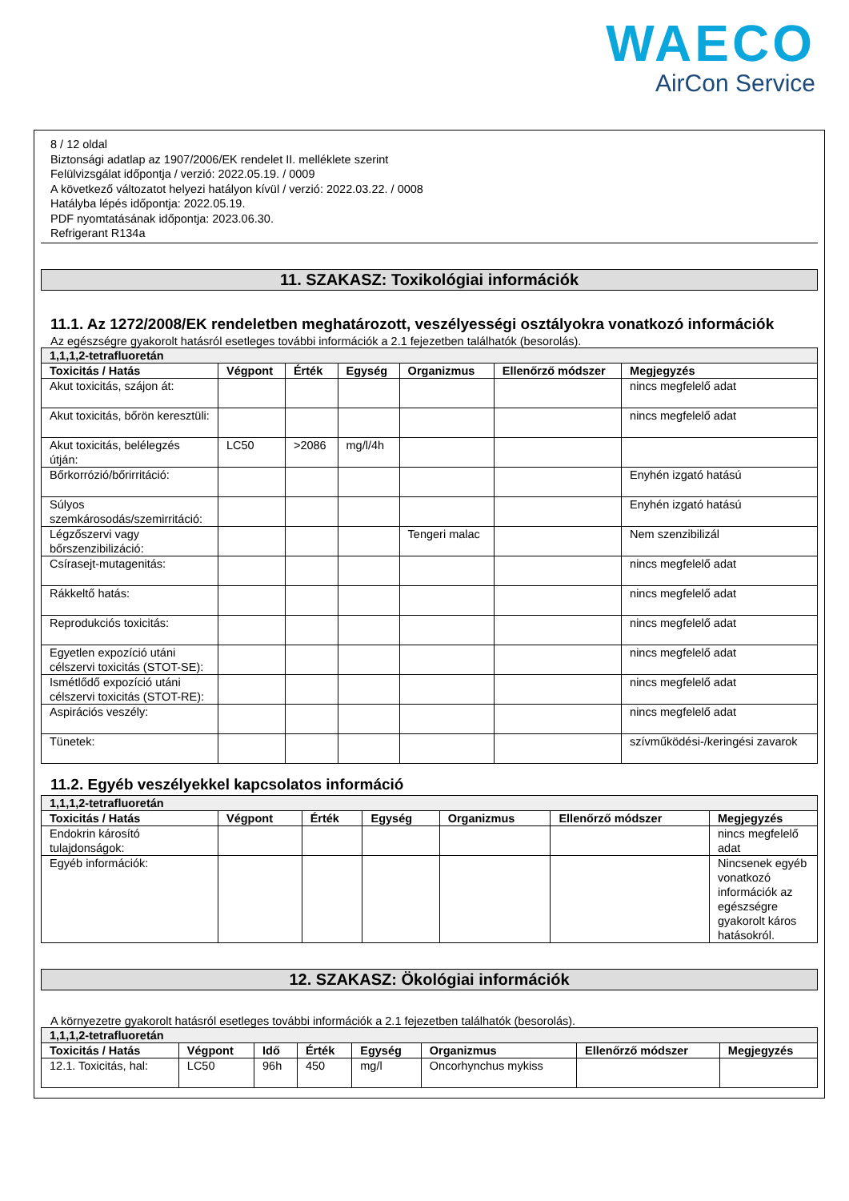WAECO
AirCon Service
8 / 12 oldal
Biztonsági adatlap az 1907/2006/EK rendelet II. melléklete szerint
Felülvizsgálat időpontja / verzió: 2022.05.19. / 0009
A következő változatot helyezi hatályon kívül / verzió: 2022.03.22. / 0008
Hatályba lépés időpontja: 2022.05.19.
PDF nyomtatásának időpontja: 2023.06.30.
Refrigerant R134a
11. SZAKASZ: Toxikológiai információk
11.1. Az 1272/2008/EK rendeletben meghatározott, veszélyességi osztályokra vonatkozó információk
Az egészségre gyakorolt hatásról esetleges további információk a 2.1 fejezetben találhatók (besorolás).
| 1,1,1,2-tetrafluoretán | | | | | | |
| --- | --- | --- | --- | --- | --- | --- |
| Toxicitás / Hatás | Végpont | Érték | Egység | Organizmus | Ellenőrző módszer | Megjegyzés |
| Akut toxicitás, szájon át: | | | | | | nincs megfelelő adat |
| Akut toxicitás, bőrön keresztüli: | | | | | | nincs megfelelő adat |
| Akut toxicitás, belélegzés útján: | LC50 | >2086 | mg/l/4h | | | |
| Bőrkorrózió/bőrirritáció: | | | | | | Enyhén izgató hatású |
| Súlyos szemkárosodás/szemirritáció: | | | | | | Enyhén izgató hatású |
| Légzőszervi vagy bőrszenzibilizáció: | | | | Tengeri malac | | Nem szenzibilizál |
| Csírasejt-mutagenitás: | | | | | | nincs megfelelő adat |
| Rákkeltő hatás: | | | | | | nincs megfelelő adat |
| Reprodukciós toxicitás: | | | | | | nincs megfelelő adat |
| Egyetlen expozíció utáni célszervi toxicitás (STOT-SE): | | | | | | nincs megfelelő adat |
| Ismétlődő expozíció utáni célszervi toxicitás (STOT-RE): | | | | | | nincs megfelelő adat |
| Aspirációs veszély: | | | | | | nincs megfelelő adat |
| Tünetek: | | | | | | szívműködési-/keringési zavarok |
11.2. Egyéb veszélyekkel kapcsolatos információ
| 1,1,1,2-tetrafluoretán | | | | | | |
| --- | --- | --- | --- | --- | --- | --- |
| Toxicitás / Hatás | Végpont | Érték | Egység | Organizmus | Ellenőrző módszer | Megjegyzés |
| Endokrin károsító tulajdonságok: | | | | | | nincs megfelelő adat |
| Egyéb információk: | | | | | | Nincsenek egyéb vonatkozó információk az egészségre gyakorolt káros hatásokról. |
12. SZAKASZ: Ökológiai információk
A környezetre gyakorolt hatásról esetleges további információk a 2.1 fejezetben találhatók (besorolás).
| 1,1,1,2-tetrafluoretán | | | | | | | |
| --- | --- | --- | --- | --- | --- | --- | --- |
| Toxicitás / Hatás | Végpont | Idő | Érték | Egység | Organizmus | Ellenőrző módszer | Megjegyzés |
| 12.1. Toxicitás, hal: | LC50 | 96h | 450 | mg/l | Oncorhynchus mykiss | | |